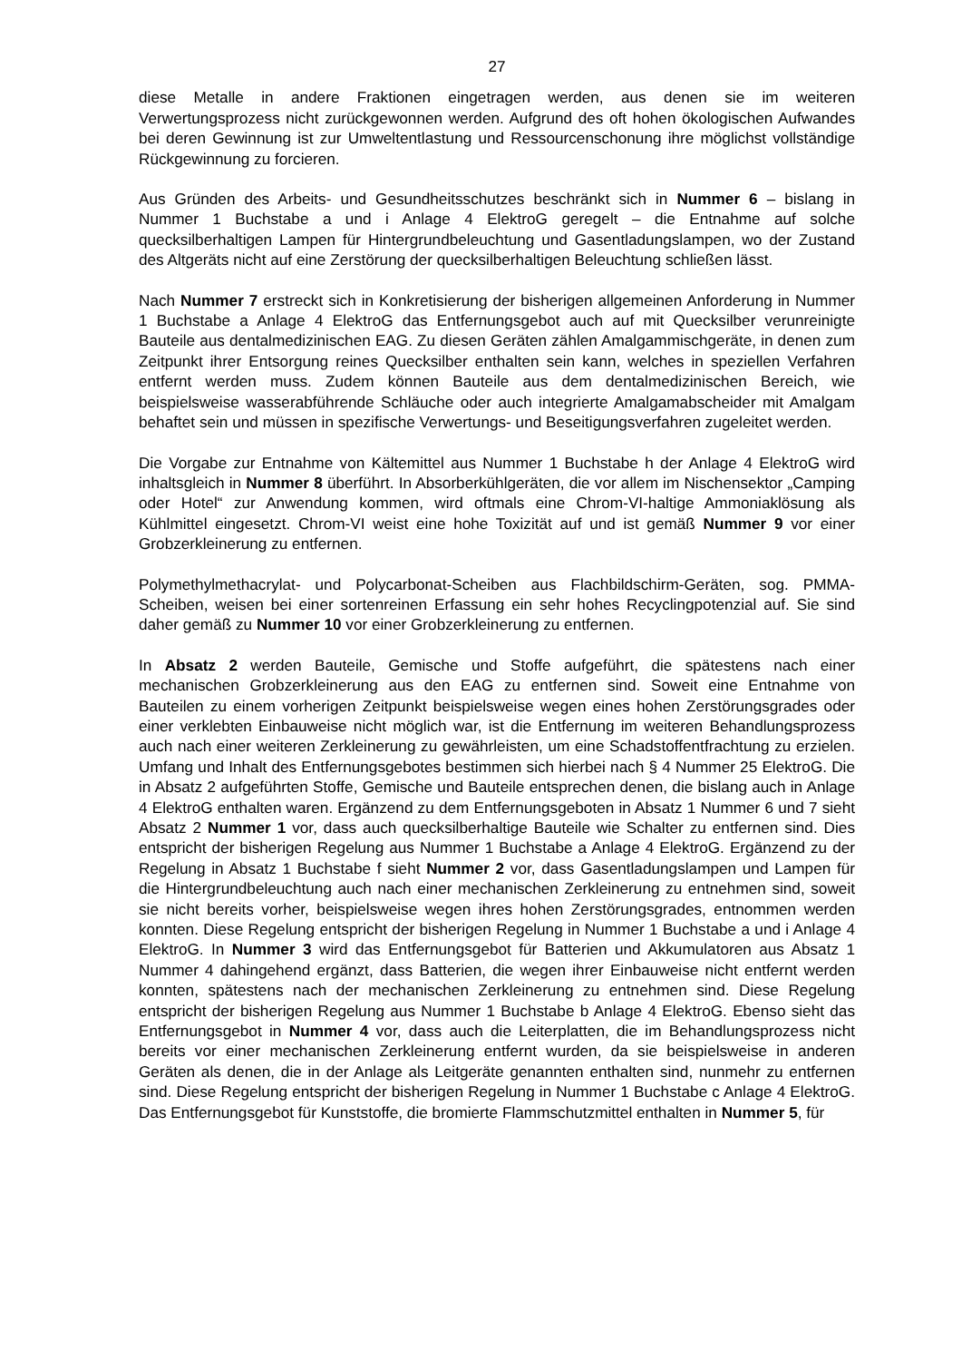27
diese Metalle in andere Fraktionen eingetragen werden, aus denen sie im weiteren Verwertungsprozess nicht zurückgewonnen werden. Aufgrund des oft hohen ökologischen Aufwandes bei deren Gewinnung ist zur Umweltentlastung und Ressourcenschonung ihre möglichst vollständige Rückgewinnung zu forcieren.
Aus Gründen des Arbeits- und Gesundheitsschutzes beschränkt sich in Nummer 6 – bislang in Nummer 1 Buchstabe a und i Anlage 4 ElektroG geregelt – die Entnahme auf solche quecksilberhaltigen Lampen für Hintergrundbeleuchtung und Gasentladungslampen, wo der Zustand des Altgeräts nicht auf eine Zerstörung der quecksilberhaltigen Beleuchtung schließen lässt.
Nach Nummer 7 erstreckt sich in Konkretisierung der bisherigen allgemeinen Anforderung in Nummer 1 Buchstabe a Anlage 4 ElektroG das Entfernungsgebot auch auf mit Quecksilber verunreinigte Bauteile aus dentalmedizinischen EAG. Zu diesen Geräten zählen Amalgammischgeräte, in denen zum Zeitpunkt ihrer Entsorgung reines Quecksilber enthalten sein kann, welches in speziellen Verfahren entfernt werden muss. Zudem können Bauteile aus dem dentalmedizinischen Bereich, wie beispielsweise wasserabführende Schläuche oder auch integrierte Amalgamabscheider mit Amalgam behaftet sein und müssen in spezifische Verwertungs- und Beseitigungsverfahren zugeleitet werden.
Die Vorgabe zur Entnahme von Kältemittel aus Nummer 1 Buchstabe h der Anlage 4 ElektroG wird inhaltsgleich in Nummer 8 überführt. In Absorberkühlgeräten, die vor allem im Nischensektor „Camping oder Hotel“ zur Anwendung kommen, wird oftmals eine Chrom-VI-haltige Ammoniaklösung als Kühlmittel eingesetzt. Chrom-VI weist eine hohe Toxizität auf und ist gemäß Nummer 9 vor einer Grobzerkleinerung zu entfernen.
Polymethylmethacrylat- und Polycarbonat-Scheiben aus Flachbildschirm-Geräten, sog. PMMA-Scheiben, weisen bei einer sortenreinen Erfassung ein sehr hohes Recyclingpotenzial auf. Sie sind daher gemäß zu Nummer 10 vor einer Grobzerkleinerung zu entfernen.
In Absatz 2 werden Bauteile, Gemische und Stoffe aufgeführt, die spätestens nach einer mechanischen Grobzerkleinerung aus den EAG zu entfernen sind. Soweit eine Entnahme von Bauteilen zu einem vorherigen Zeitpunkt beispielsweise wegen eines hohen Zerstörungsgrades oder einer verklebten Einbauweise nicht möglich war, ist die Entfernung im weiteren Behandlungsprozess auch nach einer weiteren Zerkleinerung zu gewährleisten, um eine Schadstoffentfrachtung zu erzielen. Umfang und Inhalt des Entfernungsgebotes bestimmen sich hierbei nach § 4 Nummer 25 ElektroG. Die in Absatz 2 aufgeführten Stoffe, Gemische und Bauteile entsprechen denen, die bislang auch in Anlage 4 ElektroG enthalten waren. Ergänzend zu dem Entfernungsgeboten in Absatz 1 Nummer 6 und 7 sieht Absatz 2 Nummer 1 vor, dass auch quecksilberhaltige Bauteile wie Schalter zu entfernen sind. Dies entspricht der bisherigen Regelung aus Nummer 1 Buchstabe a Anlage 4 ElektroG. Ergänzend zu der Regelung in Absatz 1 Buchstabe f sieht Nummer 2 vor, dass Gasentladungslampen und Lampen für die Hintergrundbeleuchtung auch nach einer mechanischen Zerkleinerung zu entnehmen sind, soweit sie nicht bereits vorher, beispielsweise wegen ihres hohen Zerstörungsgrades, entnommen werden konnten. Diese Regelung entspricht der bisherigen Regelung in Nummer 1 Buchstabe a und i Anlage 4 ElektroG. In Nummer 3 wird das Entfernungsgebot für Batterien und Akkumulatoren aus Absatz 1 Nummer 4 dahingehend ergänzt, dass Batterien, die wegen ihrer Einbauweise nicht entfernt werden konnten, spätestens nach der mechanischen Zerkleinerung zu entnehmen sind. Diese Regelung entspricht der bisherigen Regelung aus Nummer 1 Buchstabe b Anlage 4 ElektroG. Ebenso sieht das Entfernungsgebot in Nummer 4 vor, dass auch die Leiterplatten, die im Behandlungsprozess nicht bereits vor einer mechanischen Zerkleinerung entfernt wurden, da sie beispielsweise in anderen Geräten als denen, die in der Anlage als Leitgeräte genannten enthalten sind, nunmehr zu entfernen sind. Diese Regelung entspricht der bisherigen Regelung in Nummer 1 Buchstabe c Anlage 4 ElektroG. Das Entfernungsgebot für Kunststoffe, die bromierte Flammschutzmittel enthalten in Nummer 5, für